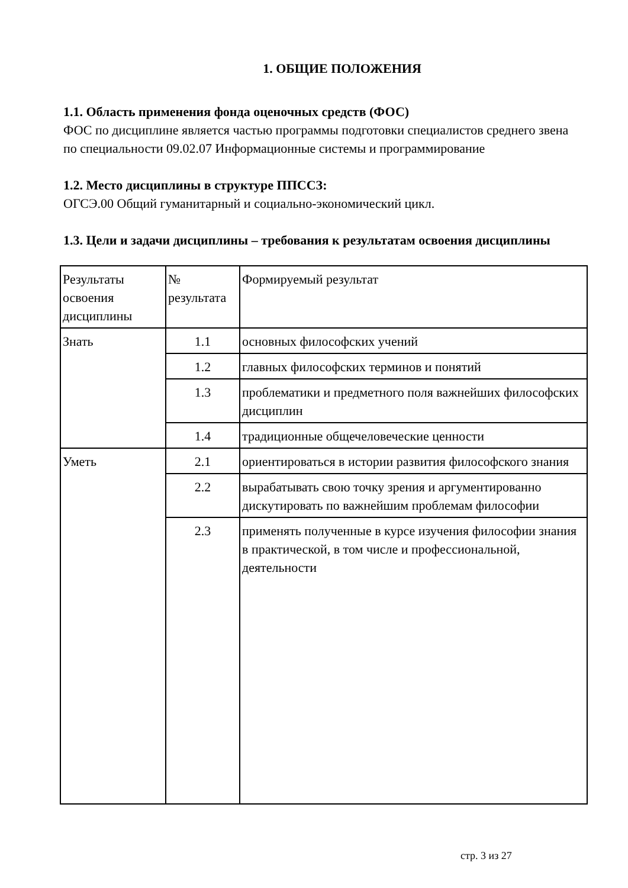1. ОБЩИЕ ПОЛОЖЕНИЯ
1.1. Область применения фонда оценочных средств (ФОС)
ФОС по дисциплине является частью программы подготовки специалистов среднего звена по специальности 09.02.07 Информационные системы и программирование
1.2. Место дисциплины в структуре ППССЗ:
ОГСЭ.00 Общий гуманитарный и социально-экономический цикл.
1.3. Цели и задачи дисциплины – требования к результатам освоения дисциплины
| Результаты освоения дисциплины | № результата | Формируемый результат |
| Знать | 1.1 | основных философских учений |
| | 1.2 | главных философских терминов и понятий |
| | 1.3 | проблематики и предметного поля важнейших философских дисциплин |
| | 1.4 | традиционные общечеловеческие ценности |
| Уметь | 2.1 | ориентироваться в истории развития философского знания |
| | 2.2 | вырабатывать свою точку зрения и аргументированно дискутировать по важнейшим проблемам философии |
| | 2.3 | применять полученные в курсе изучения философии знания в практической, в том числе и профессиональной, деятельности |
стр. 3 из 27